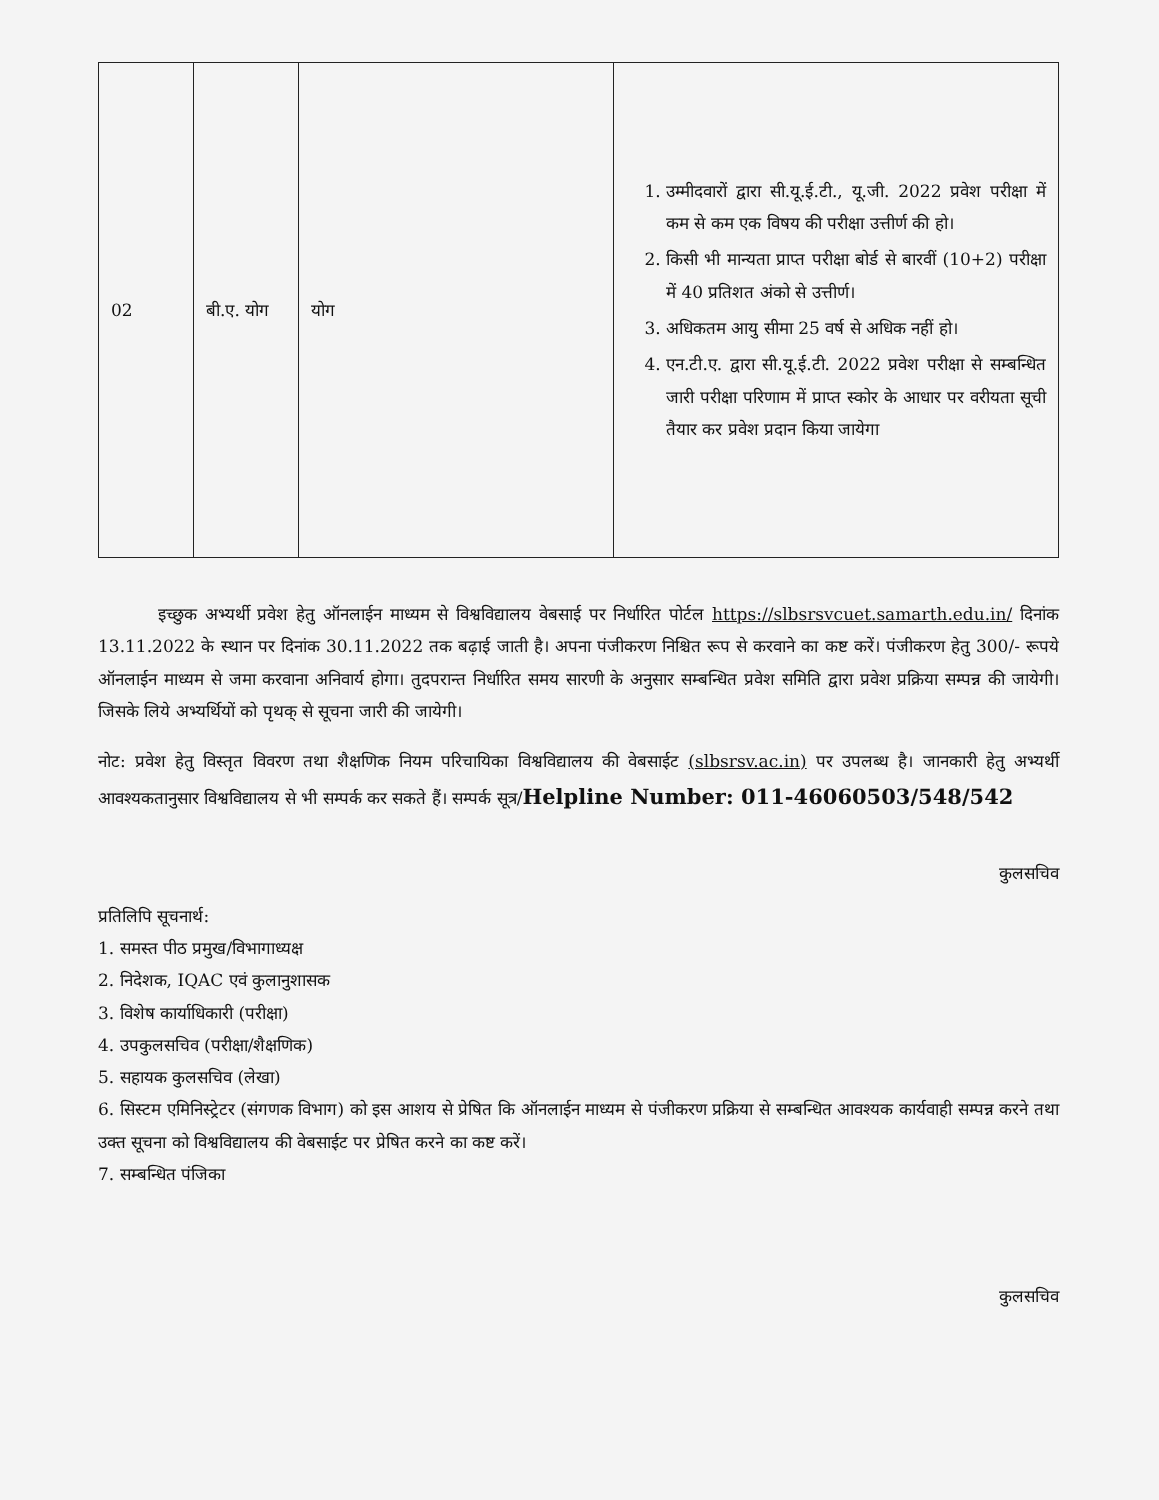| 02 | बी.ए. योग | योग | 1. उम्मीदवारों द्वारा सी.यू.ई.टी., यू.जी. 2022 प्रवेश परीक्षा में कम से कम एक विषय की परीक्षा उत्तीर्ण की हो। 2. किसी भी मान्यता प्राप्त परीक्षा बोर्ड से बारवीं (10+2) परीक्षा में 40 प्रतिशत अंको से उत्तीर्ण। 3. अधिकतम आयु सीमा 25 वर्ष से अधिक नहीं हो। 4. एन.टी.ए. द्वारा सी.यू.ई.टी. 2022 प्रवेश परीक्षा से सम्बन्धित जारी परीक्षा परिणाम में प्राप्त स्कोर के आधार पर वरीयता सूची तैयार कर प्रवेश प्रदान किया जायेगा |
इच्छुक अभ्यर्थी प्रवेश हेतु ऑनलाईन माध्यम से विश्वविद्यालय वेबसाई पर निर्धारित पोर्टल https://slbsrsvcuet.samarth.edu.in/ दिनांक 13.11.2022 के स्थान पर दिनांक 30.11.2022 तक बढ़ाई जाती है। अपना पंजीकरण निश्चित रूप से करवाने का कष्ट करें। पंजीकरण हेतु 300/- रूपये ऑनलाईन माध्यम से जमा करवाना अनिवार्य होगा। तुदपरान्त निर्धारित समय सारणी के अनुसार सम्बन्धित प्रवेश समिति द्वारा प्रवेश प्रक्रिया सम्पन्न की जायेगी। जिसके लिये अभ्यर्थियों को पृथक् से सूचना जारी की जायेगी।
नोट: प्रवेश हेतु विस्तृत विवरण तथा शैक्षणिक नियम परिचायिका विश्वविद्यालय की वेबसाईट (slbsrsv.ac.in) पर उपलब्ध है। जानकारी हेतु अभ्यर्थी आवश्यकतानुसार विश्वविद्यालय से भी सम्पर्क कर सकते हैं। सम्पर्क सूत्र/Helpline Number: 011-46060503/548/542
कुलसचिव
प्रतिलिपि सूचनार्थ:
1. समस्त पीठ प्रमुख/विभागाध्यक्ष
2. निदेशक, IQAC एवं कुलानुशासक
3. विशेष कार्याधिकारी (परीक्षा)
4. उपकुलसचिव (परीक्षा/शैक्षणिक)
5. सहायक कुलसचिव (लेखा)
6. सिस्टम एमिनिस्ट्रेटर (संगणक विभाग) को इस आशय से प्रेषित कि ऑनलाईन माध्यम से पंजीकरण प्रक्रिया से सम्बन्धित आवश्यक कार्यवाही सम्पन्न करने तथा उक्त सूचना को विश्वविद्यालय की वेबसाईट पर प्रेषित करने का कष्ट करें।
7. सम्बन्धित पंजिका
कुलसचिव